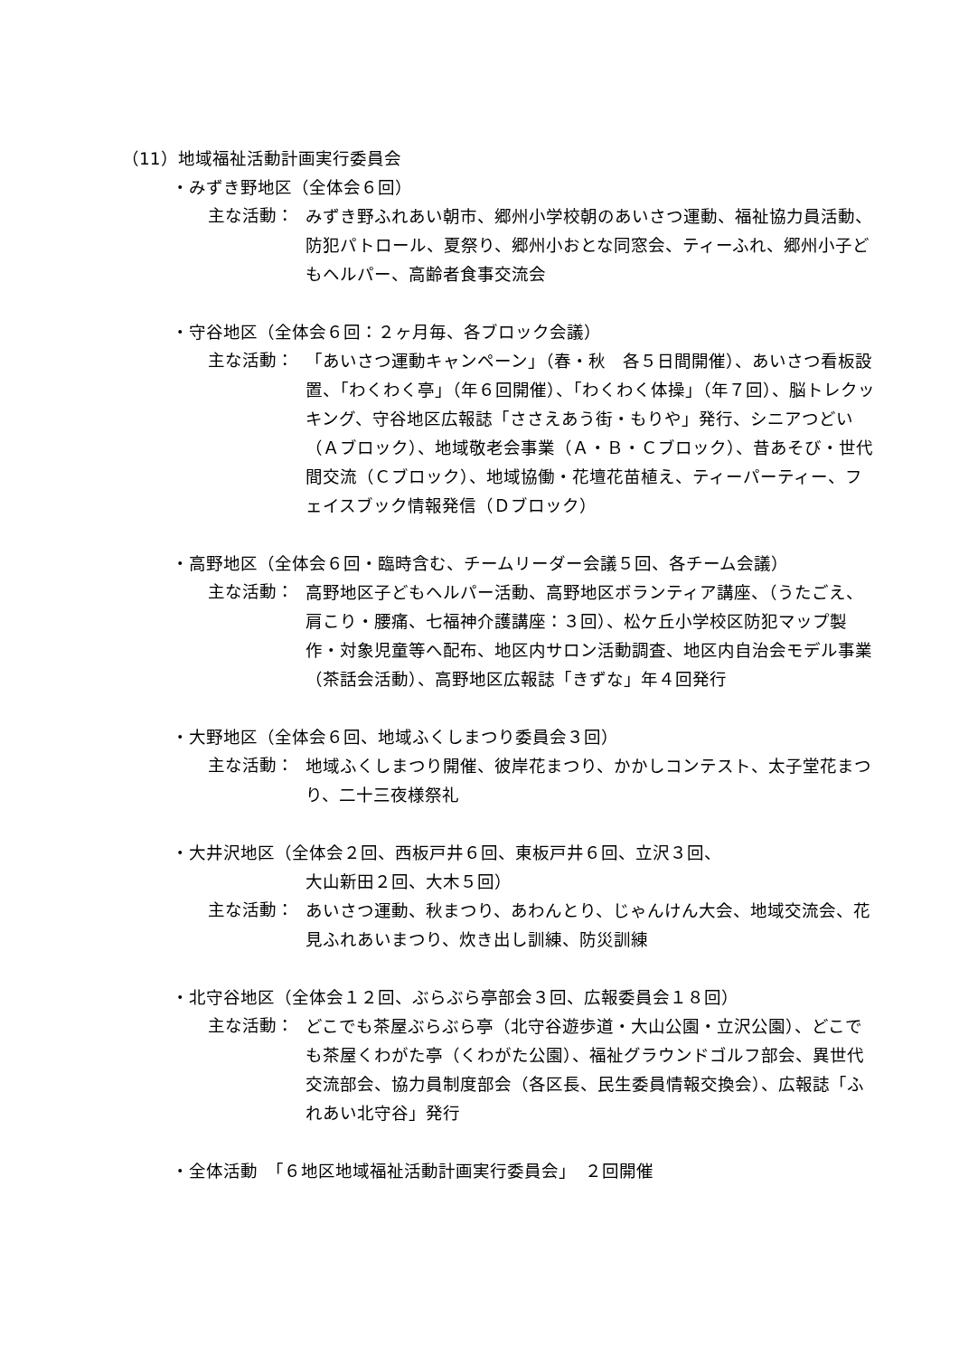（11）地域福祉活動計画実行委員会
・みずき野地区（全体会６回）
主な活動：
みずき野ふれあい朝市、郷州小学校朝のあいさつ運動、福祉協力員活動、防犯パトロール、夏祭り、郷州小おとな同窓会、ティーふれ、郷州小子どもヘルパー、高齢者食事交流会
・守谷地区（全体会６回：２ヶ月毎、各ブロック会議）
主な活動：
「あいさつ運動キャンペーン」（春・秋　各５日間開催）、あいさつ看板設置、「わくわく亭」（年６回開催）、「わくわく体操」（年７回）、脳トレクッキング、守谷地区広報誌「ささえあう街・もりや」発行、シニアつどい（Ａブロック）、地域敬老会事業（Ａ・Ｂ・Ｃブロック）、昔あそび・世代間交流（Ｃブロック）、地域協働・花壇花苗植え、ティーパーティー、フェイスブック情報発信（Ｄブロック）
・高野地区（全体会６回・臨時含む、チームリーダー会議５回、各チーム会議）
主な活動：
高野地区子どもヘルパー活動、高野地区ボランティア講座、（うたごえ、肩こり・腰痛、七福神介護講座：３回）、松ケ丘小学校区防犯マップ製作・対象児童等へ配布、地区内サロン活動調査、地区内自治会モデル事業（茶話会活動）、高野地区広報誌「きずな」年４回発行
・大野地区（全体会６回、地域ふくしまつり委員会３回）
主な活動：
地域ふくしまつり開催、彼岸花まつり、かかしコンテスト、太子堂花まつり、二十三夜様祭礼
・大井沢地区（全体会２回、西板戸井６回、東板戸井６回、立沢３回、
大山新田２回、大木５回）
主な活動：
あいさつ運動、秋まつり、あわんとり、じゃんけん大会、地域交流会、花見ふれあいまつり、炊き出し訓練、防災訓練
・北守谷地区（全体会１２回、ぶらぶら亭部会３回、広報委員会１８回）
主な活動：
どこでも茶屋ぶらぶら亭（北守谷遊歩道・大山公園・立沢公園）、どこでも茶屋くわがた亭（くわがた公園）、福祉グラウンドゴルフ部会、異世代交流部会、協力員制度部会（各区長、民生委員情報交換会）、広報誌「ふれあい北守谷」発行
・全体活動　「６地区地域福祉活動計画実行委員会」　２回開催